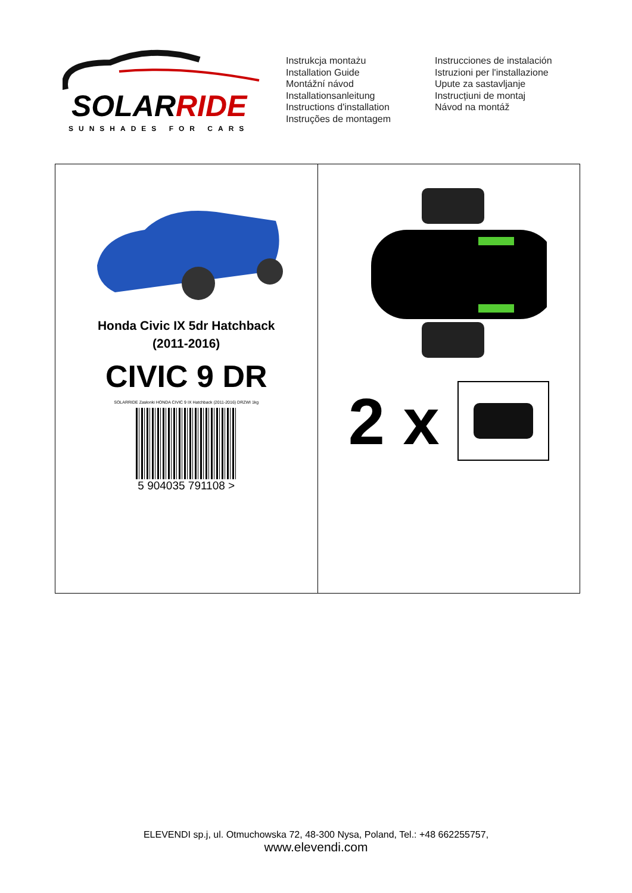SOLARRIDE
SUNSHADES FOR CARS
Instrukcja montażu
Installation Guide
Montážní návod
Installationsanleitung
Instructions d'installation
Instruções de montagem
Instrucciones de instalación
Istruzioni per l'installazione
Upute za sastavljanje
Instrucțiuni de montaj
Návod na montáž
Honda Civic IX 5dr Hatchback
(2011-2016)
CIVIC 9 DR
SOLARRIDE Zasłonki HONDA CIVIC 9 IX Hatchback (2011-2016) DRZWI 1kg
5 904035 791108 >
2 x
ELEVENDI sp.j, ul. Otmuchowska 72, 48-300 Nysa, Poland, Tel.: +48 662255757,
www.elevendi.com